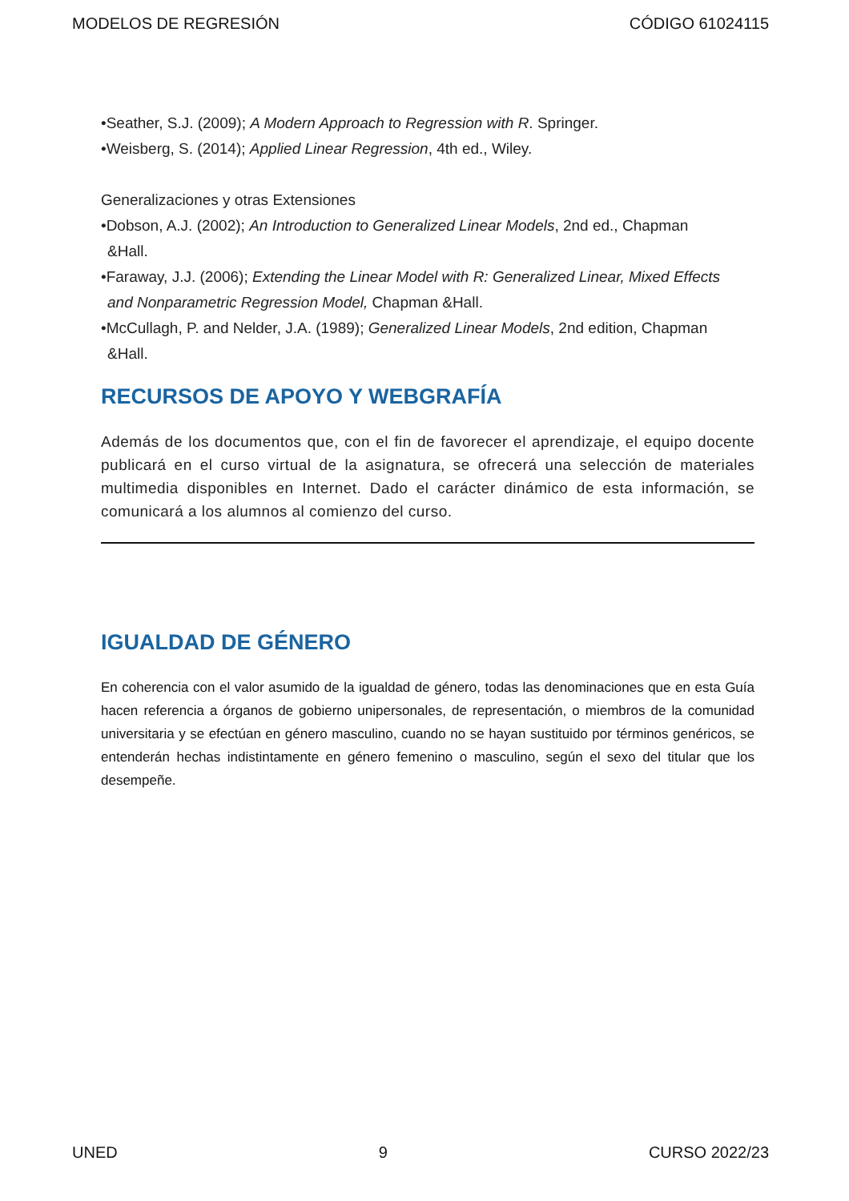MODELOS DE REGRESIÓN CÓDIGO 61024115
•Seather, S.J. (2009); A Modern Approach to Regression with R. Springer.
•Weisberg, S. (2014); Applied Linear Regression, 4th ed., Wiley.
Generalizaciones y otras Extensiones
•Dobson, A.J. (2002); An Introduction to Generalized Linear Models, 2nd ed., Chapman
&Hall.
•Faraway, J.J. (2006); Extending the Linear Model with R: Generalized Linear, Mixed Effects
and Nonparametric Regression Model, Chapman &Hall.
•McCullagh, P. and Nelder, J.A. (1989); Generalized Linear Models, 2nd edition, Chapman
&Hall.
RECURSOS DE APOYO Y WEBGRAFÍA
Además de los documentos que, con el fin de favorecer el aprendizaje, el equipo docente publicará en el curso virtual de la asignatura, se ofrecerá una selección de materiales multimedia disponibles en Internet. Dado el carácter dinámico de esta información, se comunicará a los alumnos al comienzo del curso.
IGUALDAD DE GÉNERO
En coherencia con el valor asumido de la igualdad de género, todas las denominaciones que en esta Guía hacen referencia a órganos de gobierno unipersonales, de representación, o miembros de la comunidad universitaria y se efectúan en género masculino, cuando no se hayan sustituido por términos genéricos, se entenderán hechas indistintamente en género femenino o masculino, según el sexo del titular que los desempeñe.
UNED 9 CURSO 2022/23